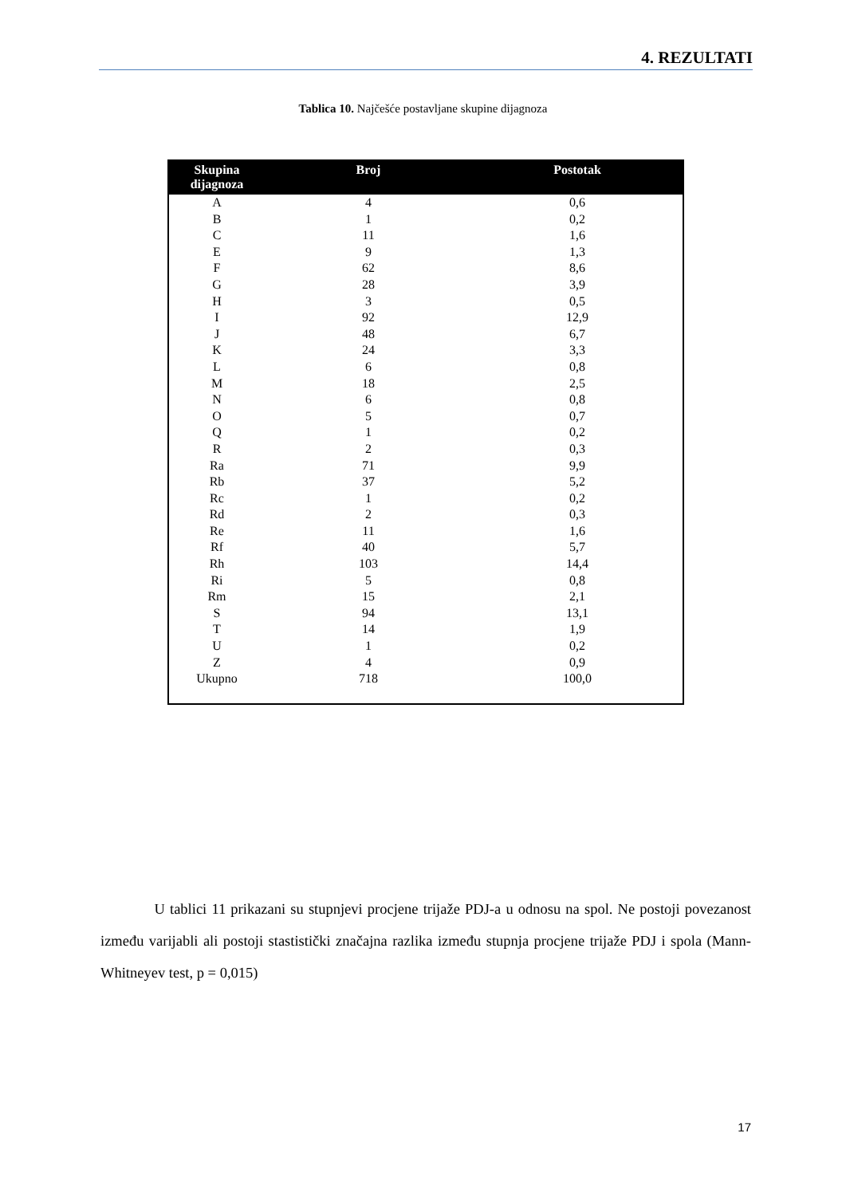4. REZULTATI
Tablica 10. Najčešće postavljane skupine dijagnoza
| Skupina dijagnoza | Broj | Postotak |
| --- | --- | --- |
| A | 4 | 0,6 |
| B | 1 | 0,2 |
| C | 11 | 1,6 |
| E | 9 | 1,3 |
| F | 62 | 8,6 |
| G | 28 | 3,9 |
| H | 3 | 0,5 |
| I | 92 | 12,9 |
| J | 48 | 6,7 |
| K | 24 | 3,3 |
| L | 6 | 0,8 |
| M | 18 | 2,5 |
| N | 6 | 0,8 |
| O | 5 | 0,7 |
| Q | 1 | 0,2 |
| R | 2 | 0,3 |
| Ra | 71 | 9,9 |
| Rb | 37 | 5,2 |
| Rc | 1 | 0,2 |
| Rd | 2 | 0,3 |
| Re | 11 | 1,6 |
| Rf | 40 | 5,7 |
| Rh | 103 | 14,4 |
| Ri | 5 | 0,8 |
| Rm | 15 | 2,1 |
| S | 94 | 13,1 |
| T | 14 | 1,9 |
| U | 1 | 0,2 |
| Z | 4 | 0,9 |
| Ukupno | 718 | 100,0 |
U tablici 11 prikazani su stupnjevi procjene trijaže PDJ-a u odnosu na spol. Ne postoji povezanost između varijabli ali postoji stastistički značajna razlika između stupnja procjene trijaže PDJ i spola (Mann-Whitneyev test, p = 0,015)
17